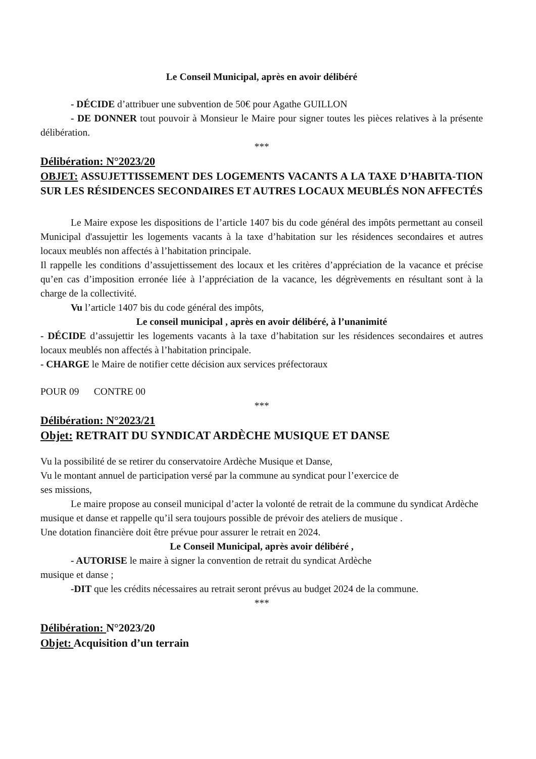Le Conseil Municipal, après en avoir délibéré
- DÉCIDE d’attribuer une subvention de 50€ pour Agathe GUILLON
- DE DONNER tout pouvoir à Monsieur le Maire pour signer toutes les pièces relatives à la présente délibération.
***
Délibération: N°2023/20
OBJET: ASSUJETTISSEMENT DES LOGEMENTS VACANTS A LA TAXE D’HABITA-TION SUR LES RÉSIDENCES SECONDAIRES ET AUTRES LOCAUX MEUBLÉS NON AFFECTÉS
Le Maire expose les dispositions de l’article 1407 bis du code général des impôts permettant au conseil Municipal d'assujettir les logements vacants à la taxe d’habitation sur les résidences secondaires et autres locaux meublés non affectés à l’habitation principale.
Il rappelle les conditions d’assujettissement des locaux et les critères d’appréciation de la vacance et précise qu’en cas d’imposition erronée liée à l’appréciation de la vacance, les dégrèvements en résultant sont à la charge de la collectivité.
Vu l’article 1407 bis du code général des impôts,
Le conseil municipal , après en avoir délibéré, à l’unanimité
- DÉCIDE d’assujettir les logements vacants à la taxe d’habitation sur les résidences secondaires et autres locaux meublés non affectés à l’habitation principale.
- CHARGE le Maire de notifier cette décision aux services préfectoraux
POUR 09 CONTRE 00
***
Délibération: N°2023/21
Objet: RETRAIT DU SYNDICAT ARDÈCHE MUSIQUE ET DANSE
Vu la possibilité de se retirer du conservatoire Ardèche Musique et Danse,
Vu le montant annuel de participation versé par la commune au syndicat pour l’exercice de
ses missions,
Le maire propose au conseil municipal d’acter la volonté de retrait de la commune du syndicat Ardèche musique et danse et rappelle qu’il sera toujours possible de prévoir des ateliers de musique .
Une dotation financière doit être prévue pour assurer le retrait en 2024.
Le Conseil Municipal, après avoir délibéré ,
- AUTORISE le maire à signer la convention de retrait du syndicat Ardèche
musique et danse ;
-DIT que les crédits nécessaires au retrait seront prévus au budget 2024 de la commune.
***
Délibération: N°2023/20
Objet: Acquisition d’un terrain